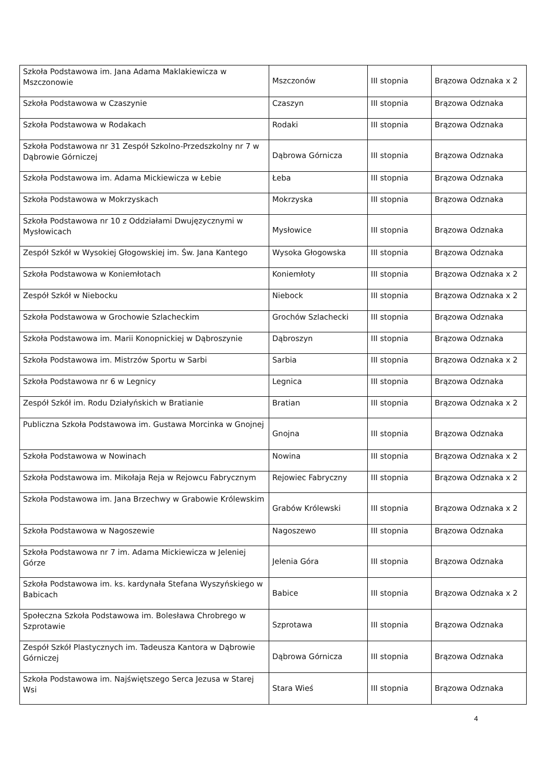| Szkoła Podstawowa im. Jana Adama Maklakiewicza w Mszczonowie | Mszczonów | III stopnia | Brązowa Odznaka x 2 |
| Szkoła Podstawowa w Czaszynie | Czaszyn | III stopnia | Brązowa Odznaka |
| Szkoła Podstawowa w Rodakach | Rodaki | III stopnia | Brązowa Odznaka |
| Szkoła Podstawowa nr 31 Zespół Szkolno-Przedszkolny nr 7 w Dąbrowie Górniczej | Dąbrowa Górnicza | III stopnia | Brązowa Odznaka |
| Szkoła Podstawowa im. Adama Mickiewicza w Łebie | Łeba | III stopnia | Brązowa Odznaka |
| Szkoła Podstawowa w Mokrzyskach | Mokrzyska | III stopnia | Brązowa Odznaka |
| Szkoła Podstawowa nr 10 z Oddziałami Dwujęzycznymi w Mysłowicach | Mysłowice | III stopnia | Brązowa Odznaka |
| Zespół Szkół w Wysokiej Głogowskiej im. Św. Jana Kantego | Wysoka Głogowska | III stopnia | Brązowa Odznaka |
| Szkoła Podstawowa w Koniemłotach | Koniemłoty | III stopnia | Brązowa Odznaka x 2 |
| Zespół Szkół w Niebocku | Niebock | III stopnia | Brązowa Odznaka x 2 |
| Szkoła Podstawowa w Grochowie Szlacheckim | Grochów Szlachecki | III stopnia | Brązowa Odznaka |
| Szkoła Podstawowa im. Marii Konopnickiej w Dąbroszynie | Dąbroszyn | III stopnia | Brązowa Odznaka |
| Szkoła Podstawowa im. Mistrzów Sportu w Sarbi | Sarbia | III stopnia | Brązowa Odznaka x 2 |
| Szkoła Podstawowa nr 6 w Legnicy | Legnica | III stopnia | Brązowa Odznaka |
| Zespół Szkół im. Rodu Działyńskich w Bratianie | Bratian | III stopnia | Brązowa Odznaka x 2 |
| Publiczna Szkoła Podstawowa im. Gustawa Morcinka w Gnojnej | Gnojna | III stopnia | Brązowa Odznaka |
| Szkoła Podstawowa w Nowinach | Nowina | III stopnia | Brązowa Odznaka x 2 |
| Szkoła Podstawowa im. Mikołaja Reja w Rejowcu Fabrycznym | Rejowiec Fabryczny | III stopnia | Brązowa Odznaka x 2 |
| Szkoła Podstawowa im. Jana Brzechwy w Grabowie Królewskim | Grabów Królewski | III stopnia | Brązowa Odznaka x 2 |
| Szkoła Podstawowa w Nagoszewie | Nagoszewo | III stopnia | Brązowa Odznaka |
| Szkoła Podstawowa nr 7 im. Adama Mickiewicza w Jeleniej Górze | Jelenia Góra | III stopnia | Brązowa Odznaka |
| Szkoła Podstawowa im. ks. kardynała Stefana Wyszyńskiego w Babicach | Babice | III stopnia | Brązowa Odznaka x 2 |
| Społeczna Szkoła Podstawowa im. Bolesława Chrobrego w Szprotawie | Szprotawa | III stopnia | Brązowa Odznaka |
| Zespół Szkół Plastycznych im. Tadeusza Kantora w Dąbrowie Górniczej | Dąbrowa Górnicza | III stopnia | Brązowa Odznaka |
| Szkoła Podstawowa im. Najświętszego Serca Jezusa w Starej Wsi | Stara Wieś | III stopnia | Brązowa Odznaka |
4